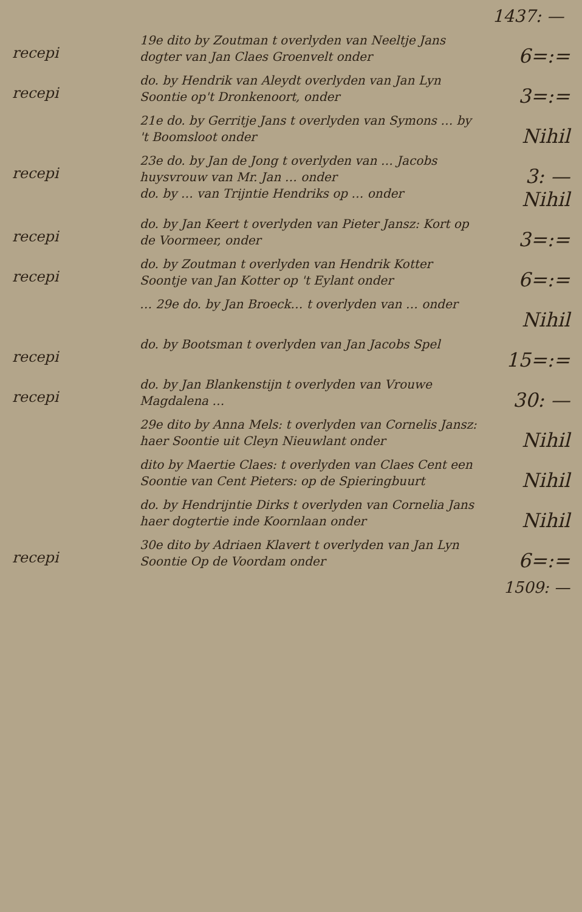1437: —
recepi
19e dito by Zoutman t overlyden van Neeltje Jans dogter van Jan Claes Groenvelt onder
6=:=
recepi
do. by Hendrik van Aleydt overlyden van Jan Lyn Soontie op't Dronkenoort, onder
3=:=
21e do. by Gerritje Jans t overlyden van Symons … by 't Boomsloot onder
Nihil
recepi
23e do. by Jan de Jong t overlyden van … Jacobs huysvrouw van Mr. Jan … onder
do. by … van Trijntie Hendriks op … onder
3: —
Nihil
recepi
do. by Jan Keert t overlyden van Pieter Jansz: Kort op de Voormeer, onder
3=:=
recepi
do. by Zoutman t overlyden van Hendrik Kotter Soontje van Jan Kotter op 't Eylant onder
6=:=
… 29e do. by Jan Broeck… t overlyden van … onder
Nihil
recepi
do. by Bootsman t overlyden van Jan Jacobs Spel
15=:=
recepi
do. by Jan Blankenstijn t overlyden van Vrouwe Magdalena …
30: —
29e dito by Anna Mels: t overlyden van Cornelis Jansz: haer Soontie uit Cleyn Nieuwlant onder
Nihil
dito by Maertie Claes: t overlyden van Claes Cent een Soontie van Cent Pieters: op de Spieringbuurt
Nihil
do. by Hendrijntie Dirks t overlyden van Cornelia Jans haer dogtertie inde Koornlaan onder
Nihil
recepi
30e dito by Adriaen Klavert t overlyden van Jan Lyn Soontie Op de Voordam onder
6=:=
1509: —